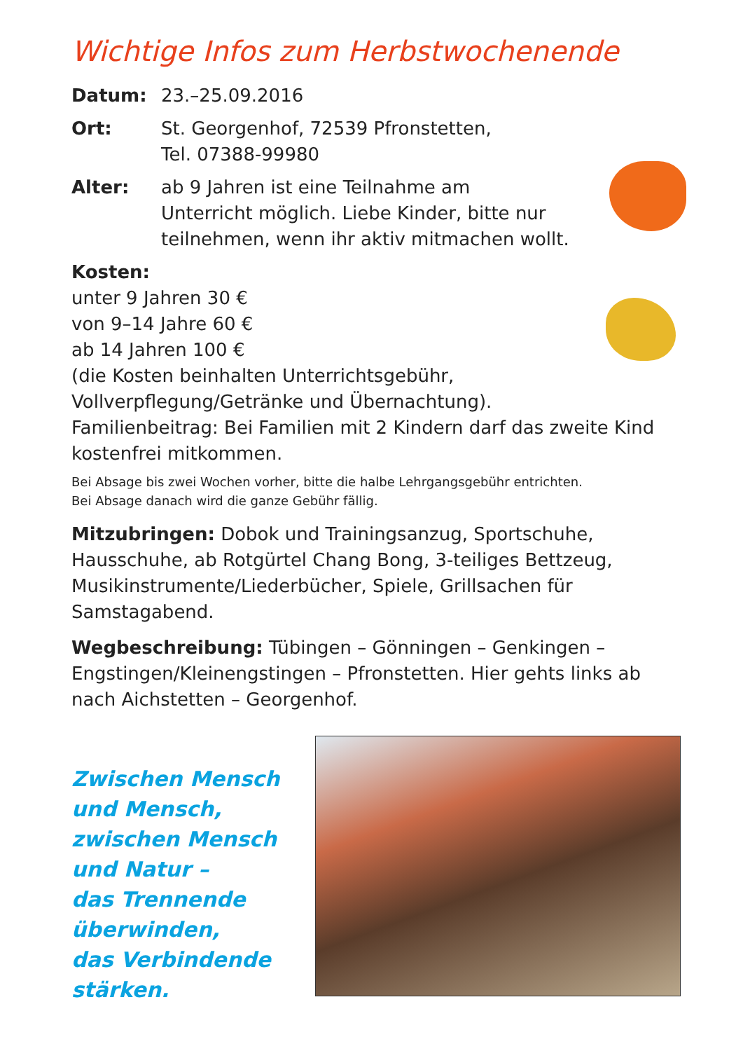Wichtige Infos zum Herbstwochenende
Datum: 23.–25.09.2016
Ort: St. Georgenhof, 72539 Pfronstetten,
Tel. 07388-99980
Alter: ab 9 Jahren ist eine Teilnahme am
Unterricht möglich. Liebe Kinder, bitte nur
teilnehmen, wenn ihr aktiv mitmachen wollt.
Kosten:
unter 9 Jahren 30 €
von 9–14 Jahre 60 €
ab 14 Jahren 100 €
(die Kosten beinhalten Unterrichtsgebühr,
Vollverpflegung/Getränke und Übernachtung).
Familienbeitrag: Bei Familien mit 2 Kindern darf das zweite Kind kostenfrei mitkommen.
Bei Absage bis zwei Wochen vorher, bitte die halbe Lehrgangsgebühr entrichten.
Bei Absage danach wird die ganze Gebühr fällig.
Mitzubringen: Dobok und Trainingsanzug, Sportschuhe, Hausschuhe, ab Rotgürtel Chang Bong, 3-teiliges Bettzeug, Musikinstrumente/Liederbücher, Spiele, Grillsachen für Samstagabend.
Wegbeschreibung: Tübingen – Gönningen – Genkingen – Engstingen/Kleinengstingen – Pfronstetten. Hier gehts links ab nach Aichstetten – Georgenhof.
Zwischen Mensch
und Mensch,
zwischen Mensch
und Natur –
das Trennende
überwinden,
das Verbindende
stärken.